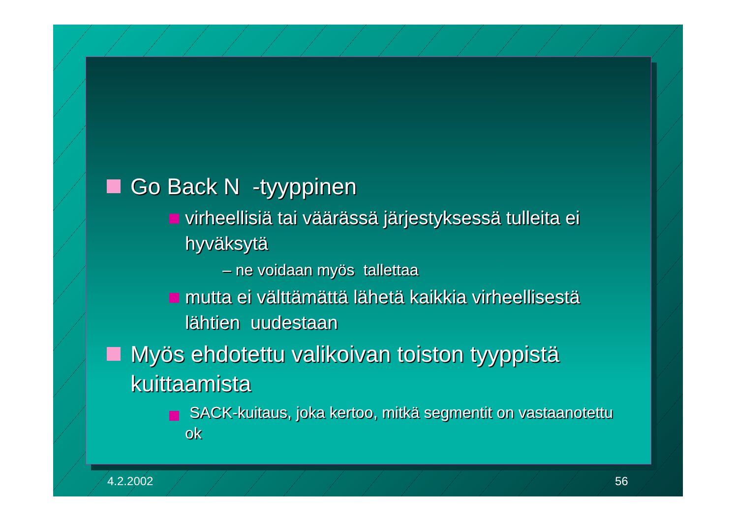Go Back N -tyyppinen
virheellisiä tai väärässä järjestyksessä tulleita ei hyväksytä
– ne voidaan myös tallettaa
mutta ei välttämättä lähetä kaikkia virheellisestä lähtien uudestaan
Myös ehdotettu valikoivan toiston tyyppistä kuittaamista
SACK-kuitaus, joka kertoo, mitkä segmentit on vastaanotettu ok
4.2.2002 56